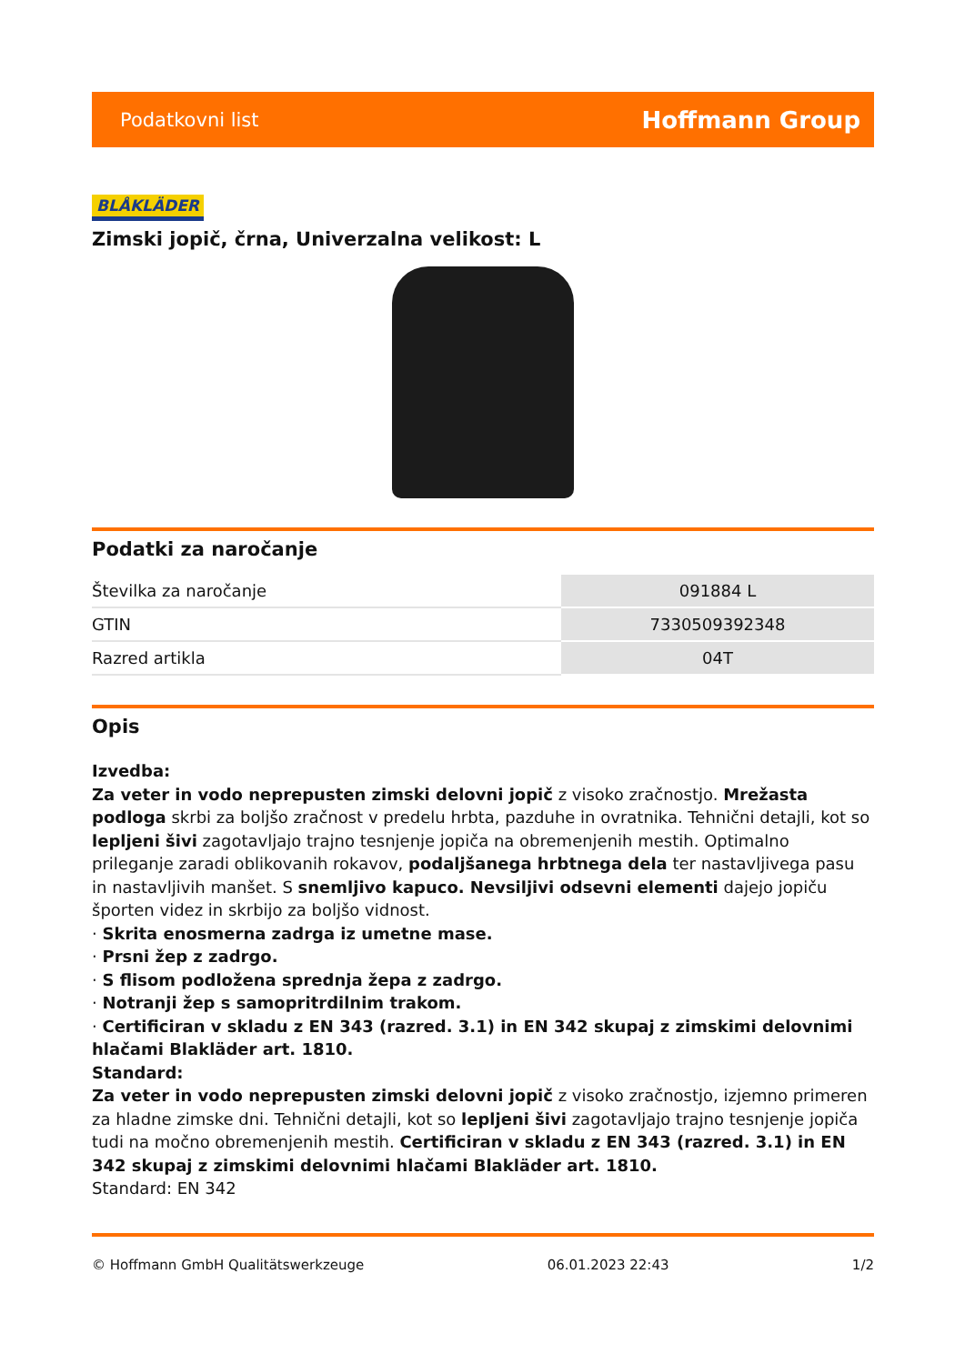Podatkovni list Hoffmann Group
BLÅKLÄDER
Zimski jopič, črna, Univerzalna velikost: L
Podatki za naročanje
| Številka za naročanje | 091884 L |
| GTIN | 7330509392348 |
| Razred artikla | 04T |
Opis
Izvedba:
Za veter in vodo neprepusten zimski delovni jopič z visoko zračnostjo. Mrežasta podloga skrbi za boljšo zračnost v predelu hrbta, pazduhe in ovratnika. Tehnični detajli, kot so lepljeni šivi zagotavljajo trajno tesnjenje jopiča na obremenjenih mestih. Optimalno prileganje zaradi oblikovanih rokavov, podaljšanega hrbtnega dela ter nastavljivega pasu in nastavljivih manšet. S snemljivo kapuco. Nevsiljivi odsevni elementi dajejo jopiču športen videz in skrbijo za boljšo vidnost.
· Skrita enosmerna zadrga iz umetne mase.
· Prsni žep z zadrgo.
· S flisom podložena sprednja žepa z zadrgo.
· Notranji žep s samopritrdilnim trakom.
· Certificiran v skladu z EN 343 (razred. 3.1) in EN 342 skupaj z zimskimi delovnimi hlačami Blakläder art. 1810.
Standard:
Za veter in vodo neprepusten zimski delovni jopič z visoko zračnostjo, izjemno primeren za hladne zimske dni. Tehnični detajli, kot so lepljeni šivi zagotavljajo trajno tesnjenje jopiča tudi na močno obremenjenih mestih. Certificiran v skladu z EN 343 (razred. 3.1) in EN 342 skupaj z zimskimi delovnimi hlačami Blakläder art. 1810.
Standard: EN 342
© Hoffmann GmbH Qualitätswerkzeuge 06.01.2023 22:43 1/2